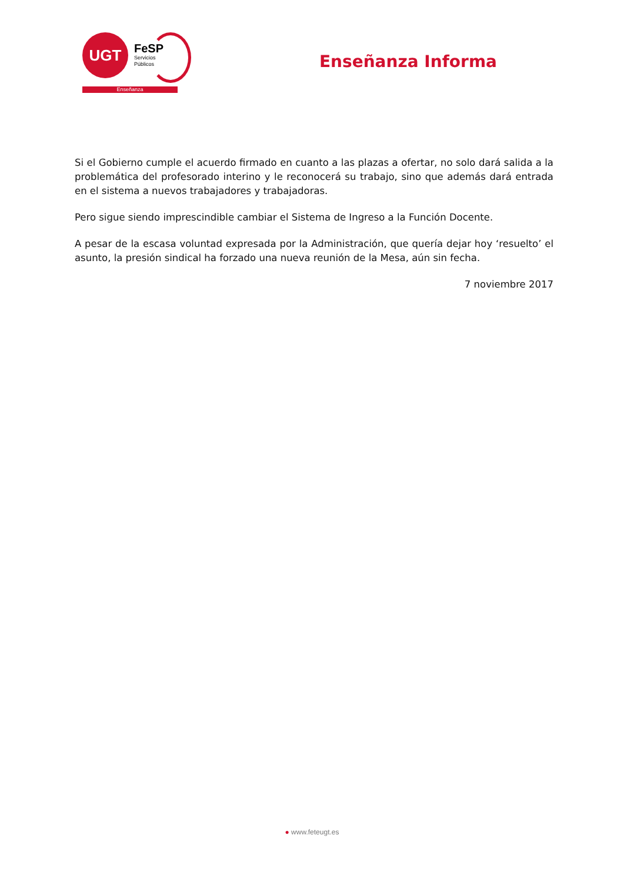UGT
FeSP
Servicios
Públicos
Enseñanza
Enseñanza Informa
Si el Gobierno cumple el acuerdo firmado en cuanto a las plazas a ofertar, no solo dará salida a la problemática del profesorado interino y le reconocerá su trabajo, sino que además dará entrada en el sistema a nuevos trabajadores y trabajadoras.
Pero sigue siendo imprescindible cambiar el Sistema de Ingreso a la Función Docente.
A pesar de la escasa voluntad expresada por la Administración, que quería dejar hoy ‘resuelto’ el asunto, la presión sindical ha forzado una nueva reunión de la Mesa, aún sin fecha.
7 noviembre 2017
● www.feteugt.es